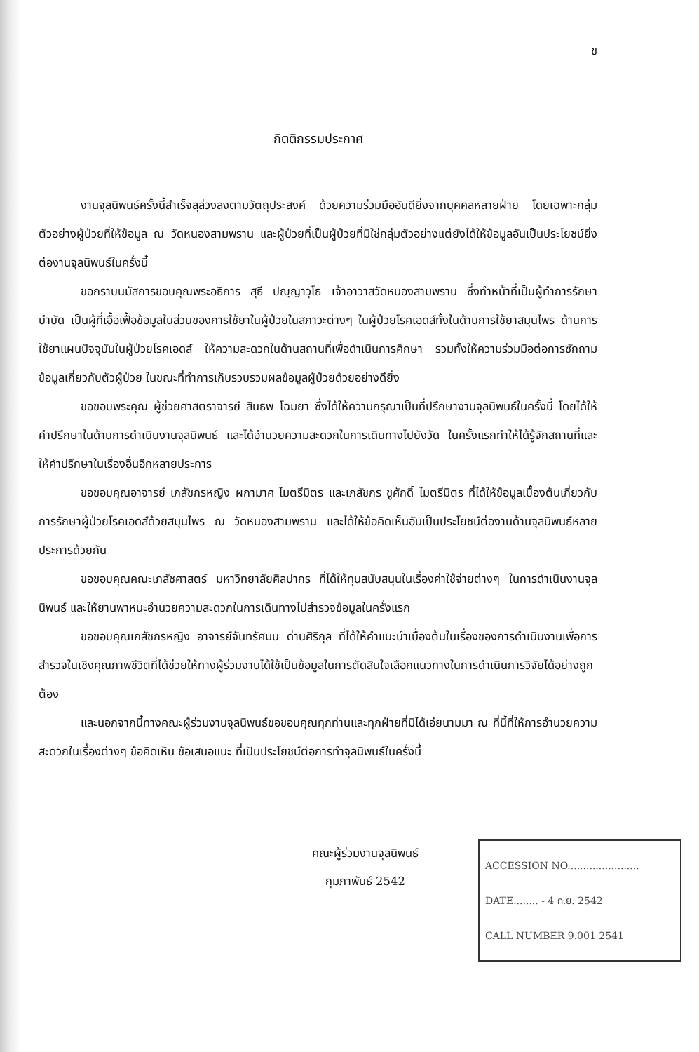ข
กิตติกรรมประกาศ
งานจุลนิพนธ์ครั้งนี้สำเร็จลุล่วงลงตามวัตถุประสงค์ ด้วยความร่วมมืออันดียิ่งจากบุคคลหลายฝ่าย โดยเฉพาะกลุ่มตัวอย่างผู้ป่วยที่ให้ข้อมูล ณ วัดหนองสามพราน และผู้ป่วยที่เป็นผู้ป่วยที่มิใช่กลุ่มตัวอย่างแต่ยังได้ให้ข้อมูลอันเป็นประโยชน์ยิ่งต่องานจุลนิพนธ์ในครั้งนี้
ขอกราบนมัสการขอบคุณพระอธิการ สุธี ปญฺญาวุโธ เจ้าอาวาสวัดหนองสามพราน ซึ่งทำหน้าที่เป็นผู้ทำการรักษาบำบัด เป็นผู้ที่เอื้อเฟื้อข้อมูลในส่วนของการใช้ยาในผู้ป่วยในสภาวะต่างๆ ในผู้ป่วยโรคเอดส์ทั้งในด้านการใช้ยาสมุนไพร ด้านการใช้ยาแผนปัจจุบันในผู้ป่วยโรคเอดส์ ให้ความสะดวกในด้านสถานที่เพื่อดำเนินการศึกษา รวมทั้งให้ความร่วมมือต่อการซักถามข้อมูลเกี่ยวกับตัวผู้ป่วย ในขณะที่ทำการเก็บรวบรวมผลข้อมูลผู้ป่วยด้วยอย่างดียิ่ง
ขอขอบพระคุณ ผู้ช่วยศาสตราจารย์ สินธพ โฉมยา ซึ่งได้ให้ความกรุณาเป็นที่ปรึกษางานจุลนิพนธ์ในครั้งนี้ โดยได้ให้คำปรึกษาในด้านการดำเนินงานจุลนิพนธ์ และได้อำนวยความสะดวกในการเดินทางไปยังวัด ในครั้งแรกทำให้ได้รู้จักสถานที่และให้คำปรึกษาในเรื่องอื่นอีกหลายประการ
ขอขอบคุณอาจารย์ เภสัชกรหญิง ผกามาศ ไมตรีมิตร และเภสัชกร ชูศักดิ์ ไมตรีมิตร ที่ได้ให้ข้อมูลเบื้องต้นเกี่ยวกับการรักษาผู้ป่วยโรคเอดส์ด้วยสมุนไพร ณ วัดหนองสามพราน และได้ให้ข้อคิดเห็นอันเป็นประโยชน์ต่องานด้านจุลนิพนธ์หลายประการด้วยกัน
ขอขอบคุณคณะเภสัชศาสตร์ มหาวิทยาลัยศิลปากร ที่ได้ให้ทุนสนับสนุนในเรื่องค่าใช้จ่ายต่างๆ ในการดำเนินงานจุลนิพนธ์ และให้ยานพาหนะอำนวยความสะดวกในการเดินทางไปสำรวจข้อมูลในครั้งแรก
ขอขอบคุณเภสัชกรหญิง อาจารย์จันทรัศมน ด่านศิริกุล ที่ได้ให้คำแนะนำเบื้องต้นในเรื่องของการดำเนินงานเพื่อการสำรวจในเชิงคุณภาพชีวิตที่ได้ช่วยให้ทางผู้ร่วมงานได้ใช้เป็นข้อมูลในการตัดสินใจเลือกแนวทางในการดำเนินการวิจัยได้อย่างถูกต้อง
และนอกจากนี้ทางคณะผู้ร่วมงานจุลนิพนธ์ขอขอบคุณทุกท่านและทุกฝ่ายที่มิได้เอ่ยนามมา ณ ที่นี้ที่ให้การอำนวยความสะดวกในเรื่องต่างๆ ข้อคิดเห็น ข้อเสนอแนะ ที่เป็นประโยชน์ต่อการทำจุลนิพนธ์ในครั้งนี้
คณะผู้ร่วมงานจุลนิพนธ์
กุมภาพันธ์ 2542
ACCESSION NO.......................
DATE........ - 4 ก.ย. 2542
CALL NUMBER 9.001 2541